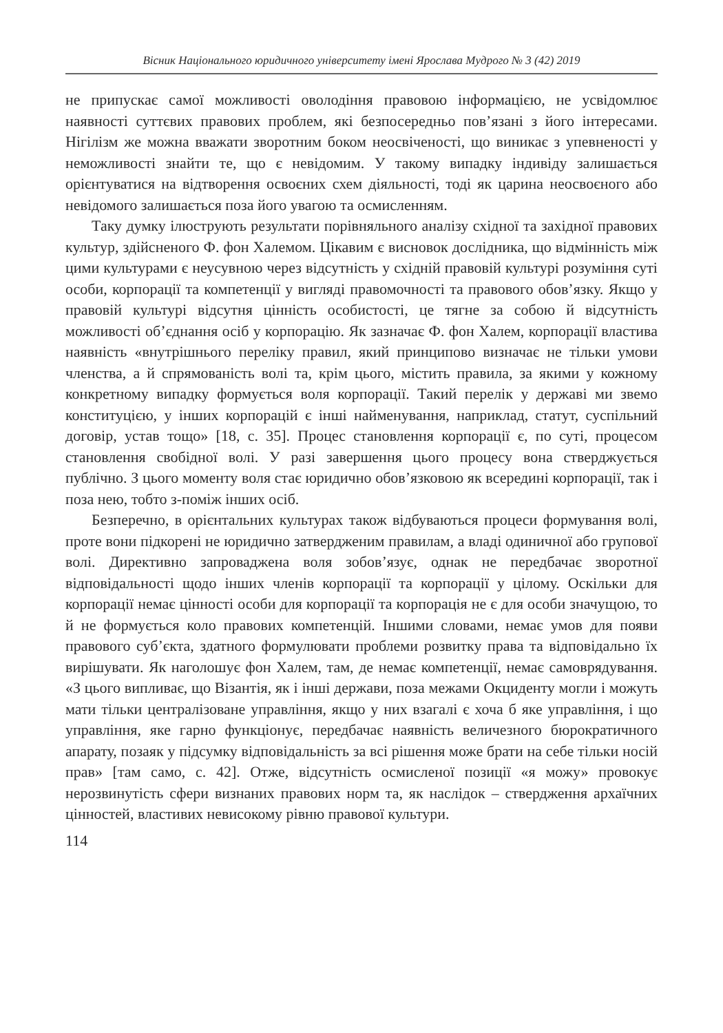Вісник Національного юридичного університету імені Ярослава Мудрого № 3 (42) 2019
не припускає самої можливості оволодіння правовою інформацією, не усвідомлює наявності суттєвих правових проблем, які безпосередньо пов’язані з його інтересами. Нігілізм же можна вважати зворотним боком неосвіченості, що виникає з упевненості у неможливості знайти те, що є невідомим. У такому випадку індивіду залишається орієнтуватися на відтворення освоєних схем діяльності, тоді як царина неосвоєного або невідомого залишається поза його увагою та осмисленням.
Таку думку ілюструють результати порівняльного аналізу східної та західної правових культур, здійсненого Ф. фон Халемом. Цікавим є висновок дослідника, що відмінність між цими культурами є неусувною через відсутність у східній правовій культурі розуміння суті особи, корпорації та компетенції у вигляді правомочності та правового обов’язку. Якщо у правовій культурі відсутня цінність особистості, це тягне за собою й відсутність можливості об’єднання осіб у корпорацію. Як зазначає Ф. фон Халем, корпорації властива наявність «внутрішнього переліку правил, який принципово визначає не тільки умови членства, а й спрямованість волі та, крім цього, містить правила, за якими у кожному конкретному випадку формується воля корпорації. Такий перелік у державі ми звемо конституцією, у інших корпорацій є інші найменування, наприклад, статут, суспільний договір, устав тощо» [18, с. 35]. Процес становлення корпорації є, по суті, процесом становлення свобідної волі. У разі завершення цього процесу вона стверджується публічно. З цього моменту воля стає юридично обов’язковою як всередині корпорації, так і поза нею, тобто з-поміж інших осіб.
Безперечно, в орієнтальних культурах також відбуваються процеси формування волі, проте вони підкорені не юридично затвердженим правилам, а владі одиничної або групової волі. Директивно запроваджена воля зобов’язує, однак не передбачає зворотної відповідальності щодо інших членів корпорації та корпорації у цілому. Оскільки для корпорації немає цінності особи для корпорації та корпорація не є для особи значущою, то й не формується коло правових компетенцій. Іншими словами, немає умов для появи правового суб’єкта, здатного формулювати проблеми розвитку права та відповідально їх вирішувати. Як наголошує фон Халем, там, де немає компетенції, немає самоврядування. «З цього випливає, що Візантія, як і інші держави, поза межами Окциденту могли і можуть мати тільки централізоване управління, якщо у них взагалі є хоча б яке управління, і що управління, яке гарно функціонує, передбачає наявність величезного бюрократичного апарату, позаяк у підсумку відповідальність за всі рішення може брати на себе тільки носій прав» [там само, с. 42]. Отже, відсутність осмисленої позиції «я можу» провокує нерозвинутість сфери визнаних правових норм та, як наслідок – ствердження архаїчних цінностей, властивих невисокому рівню правової культури.
114